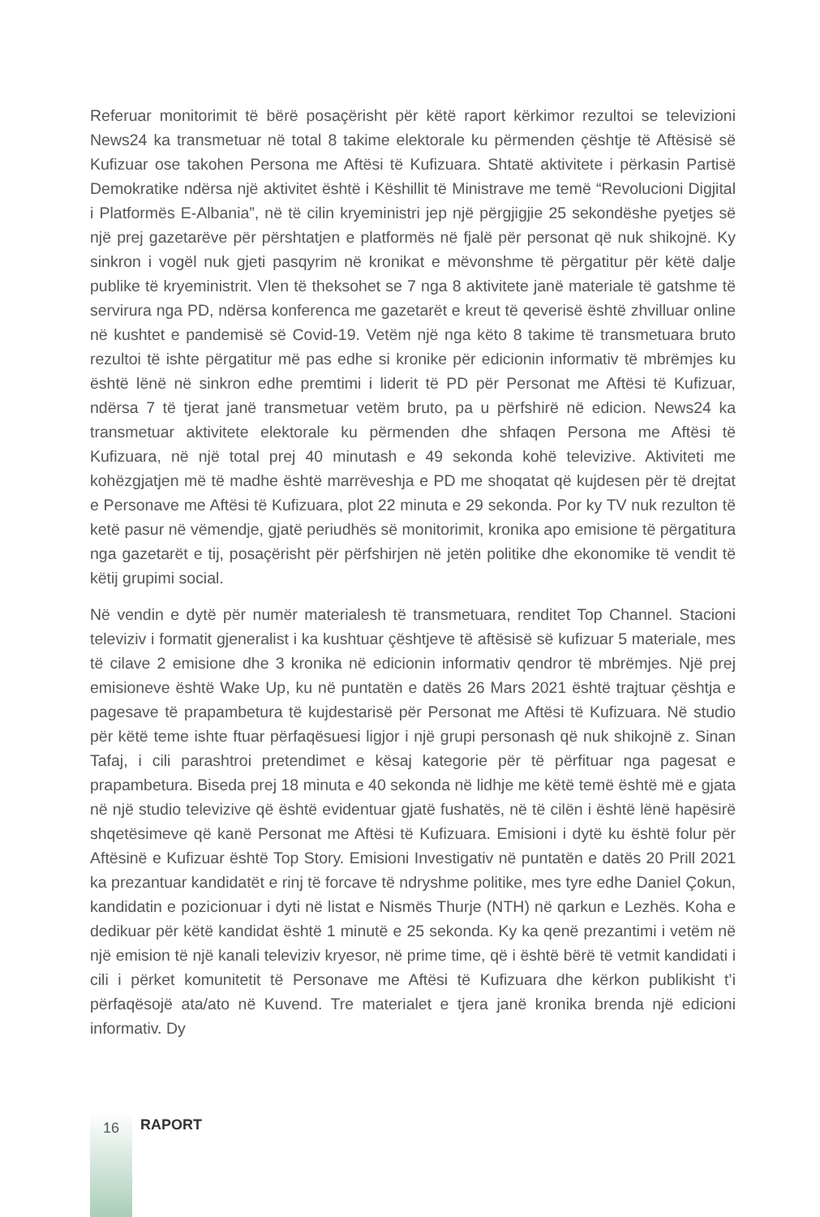Referuar monitorimit të bërë posaçërisht për këtë raport kërkimor rezultoi se televizioni News24 ka transmetuar në total 8 takime elektorale ku përmenden çështje të Aftësisë së Kufizuar ose takohen Persona me Aftësi të Kufizuara. Shtatë aktivitete i përkasin Partisë Demokratike ndërsa një aktivitet është i Këshillit të Ministrave me temë “Revolucioni Digjital i Platformës E-Albania”, në të cilin kryeministri jep një përgjigjie 25 sekondëshe pyetjes së një prej gazetarëve për përshtatjen e platformës në fjalë për personat që nuk shikojnë. Ky sinkron i vogël nuk gjeti pasqyrim në kronikat e mëvonshme të përgatitur për këtë dalje publike të kryeministrit. Vlen të theksohet se 7 nga 8 aktivitete janë materiale të gatshme të servirura nga PD, ndërsa konferenca me gazetarët e kreut të qeverisë është zhvilluar online në kushtet e pandemisë së Covid-19. Vetëm një nga këto 8 takime të transmetuara bruto rezultoi të ishte përgatitur më pas edhe si kronike për edicionin informativ të mbrëmjes ku është lënë në sinkron edhe premtimi i liderit të PD për Personat me Aftësi të Kufizuar, ndërsa 7 të tjerat janë transmetuar vetëm bruto, pa u përfshirë në edicion. News24 ka transmetuar aktivitete elektorale ku përmenden dhe shfaqen Persona me Aftësi të Kufizuara, në një total prej 40 minutash e 49 sekonda kohë televizive. Aktiviteti me kohëzgjatjen më të madhe është marrëveshja e PD me shoqatat që kujdesen për të drejtat e Personave me Aftësi të Kufizuara, plot 22 minuta e 29 sekonda. Por ky TV nuk rezulton të ketë pasur në vëmendje, gjatë periudhës së monitorimit, kronika apo emisione të përgatitura nga gazetarët e tij, posaçërisht për përfshirjen në jetën politike dhe ekonomike të vendit të këtij grupimi social.
Në vendin e dytë për numër materialesh të transmetuara, renditet Top Channel. Stacioni televiziv i formatit gjeneralist i ka kushtuar çështjeve të aftësisë së kufizuar 5 materiale, mes të cilave 2 emisione dhe 3 kronika në edicionin informativ qendror të mbrëmjes. Një prej emisioneve është Wake Up, ku në puntatën e datës 26 Mars 2021 është trajtuar çështja e pagesave të prapambetura të kujdestarisë për Personat me Aftësi të Kufizuara. Në studio për këtë teme ishte ftuar përfaqësuesi ligjor i një grupi personash që nuk shikojnë z. Sinan Tafaj, i cili parashtroi pretendimet e kësaj kategorie për të përfituar nga pagesat e prapambetura. Biseda prej 18 minuta e 40 sekonda në lidhje me këtë temë është më e gjata në një studio televizive që është evidentuar gjatë fushatës, në të cilën i është lënë hapësirë shqetësimeve që kanë Personat me Aftësi të Kufizuara. Emisioni i dytë ku është folur për Aftësinë e Kufizuar është Top Story. Emisioni Investigativ në puntatën e datës 20 Prill 2021 ka prezantuar kandidatët e rinj të forcave të ndryshme politike, mes tyre edhe Daniel Çokun, kandidatin e pozicionuar i dyti në listat e Nismës Thurje (NTH) në qarkun e Lezhës. Koha e dedikuar për këtë kandidat është 1 minutë e 25 sekonda. Ky ka qenë prezantimi i vetëm në një emision të një kanali televiziv kryesor, në prime time, që i është bërë të vetmit kandidati i cili i përket komunitetit të Personave me Aftësi të Kufizuara dhe kërkon publikisht t’i përfaqësojë ata/ato në Kuvend. Tre materialet e tjera janë kronika brenda një edicioni informativ. Dy
16
RAPORT